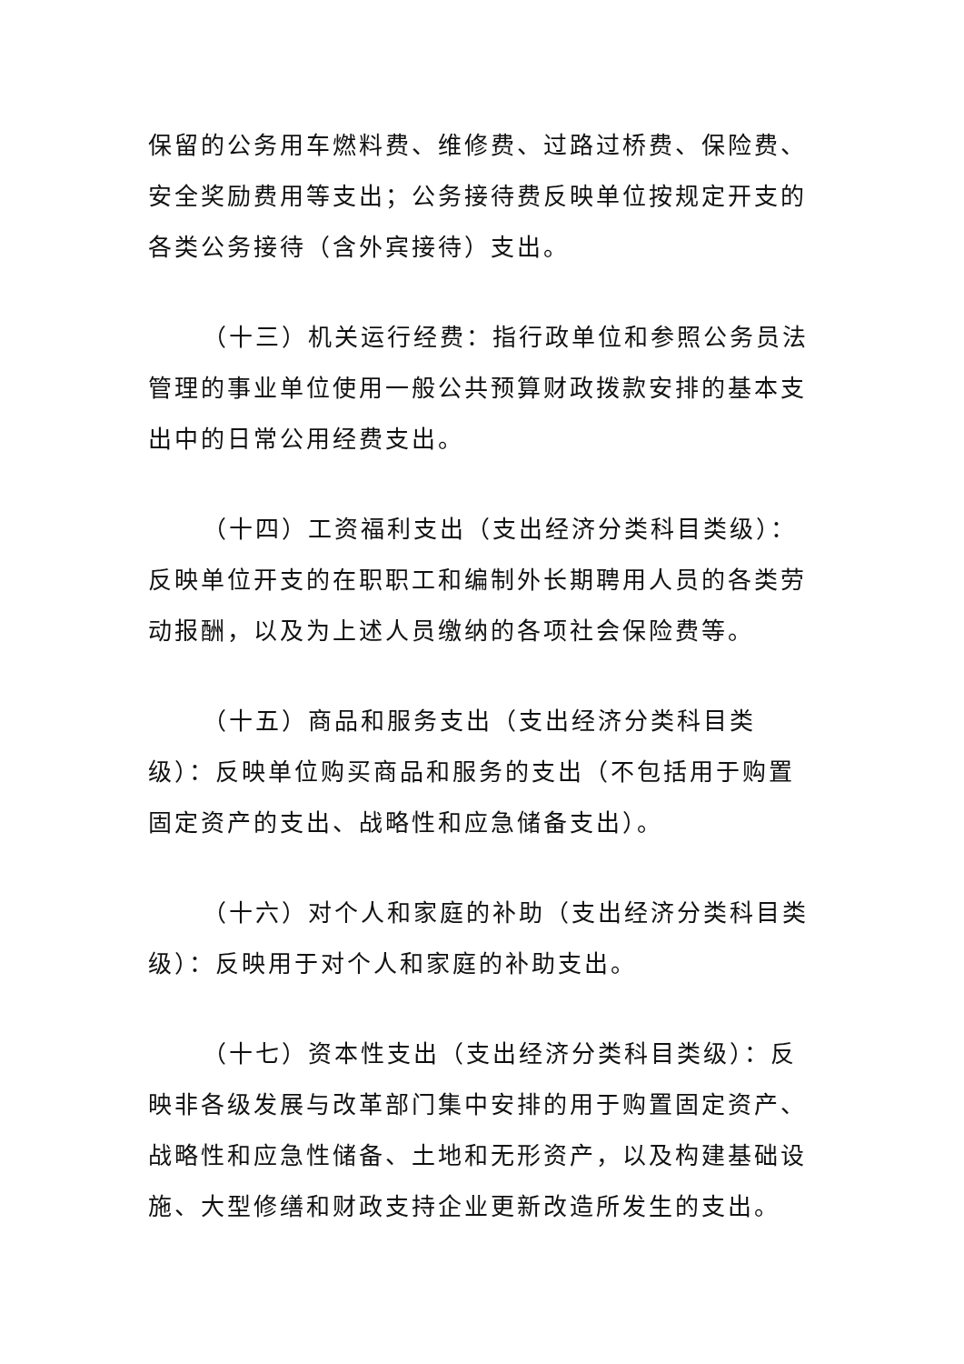保留的公务用车燃料费、维修费、过路过桥费、保险费、安全奖励费用等支出；公务接待费反映单位按规定开支的各类公务接待（含外宾接待）支出。
（十三）机关运行经费：指行政单位和参照公务员法管理的事业单位使用一般公共预算财政拨款安排的基本支出中的日常公用经费支出。
（十四）工资福利支出（支出经济分类科目类级）：反映单位开支的在职职工和编制外长期聘用人员的各类劳动报酬，以及为上述人员缴纳的各项社会保险费等。
（十五）商品和服务支出（支出经济分类科目类级）：反映单位购买商品和服务的支出（不包括用于购置固定资产的支出、战略性和应急储备支出）。
（十六）对个人和家庭的补助（支出经济分类科目类级）：反映用于对个人和家庭的补助支出。
（十七）资本性支出（支出经济分类科目类级）：反映非各级发展与改革部门集中安排的用于购置固定资产、战略性和应急性储备、土地和无形资产，以及构建基础设施、大型修缮和财政支持企业更新改造所发生的支出。